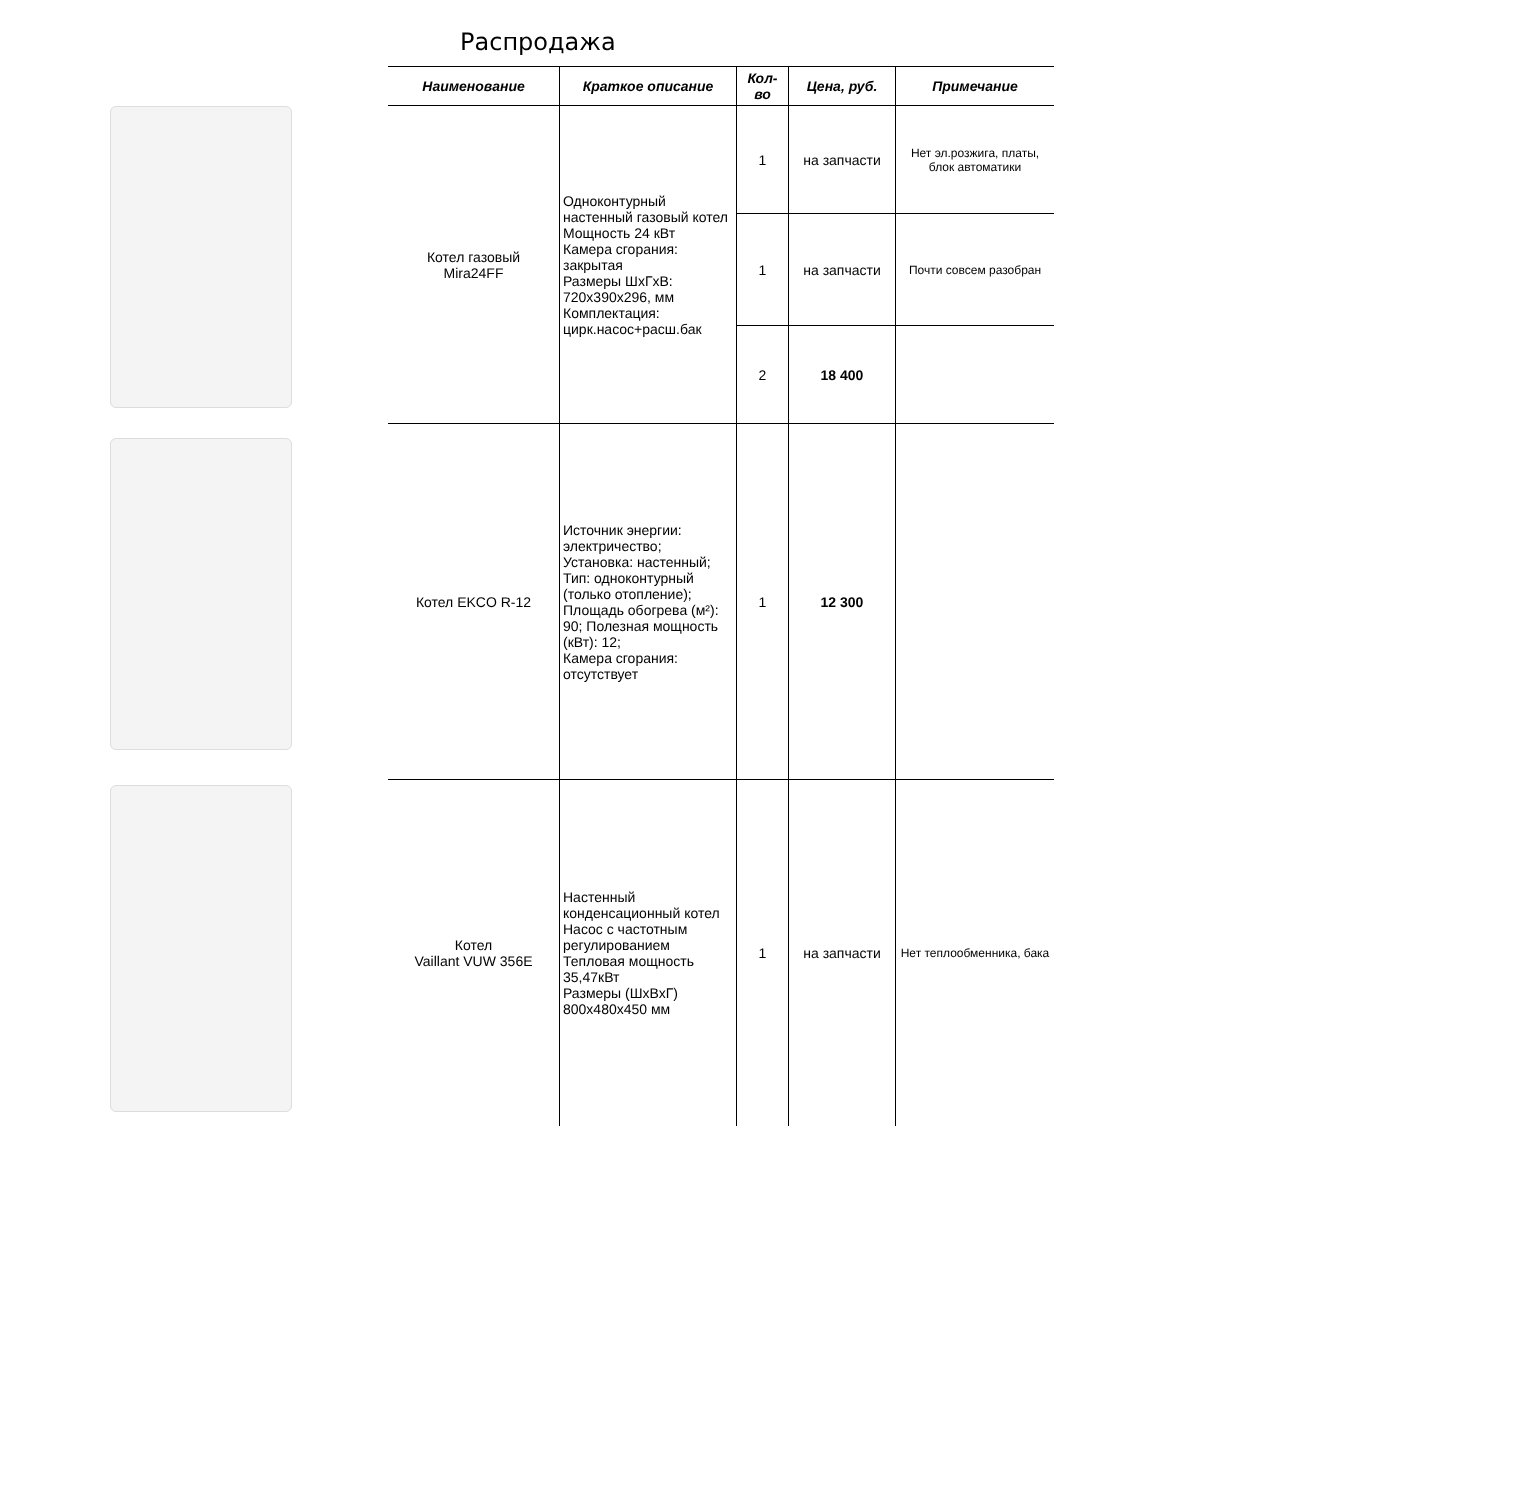Распродажа
| Наименование | Краткое описание | Кол-во | Цена, руб. | Примечание |
| --- | --- | --- | --- | --- |
| Котел газовый Mira24FF | Одноконтурный настенный газовый котел Мощность 24 кВт Камера сгорания: закрытая Размеры ШхГхВ: 720x390x296, мм Комплектация: цирк.насос+расш.бак | 1 | на запчасти | Нет эл.розжига, платы, блок автоматики |
| | | 1 | на запчасти | Почти совсем разобран |
| | | 2 | 18 400 | |
| Котел EKCO R-12 | Источник энергии: электричество; Установка: настенный; Тип: одноконтурный (только отопление); Площадь обогрева (м²): 90; Полезная мощность (кВт): 12; Камера сгорания: отсутствует | 1 | 12 300 | |
| Котел Vaillant VUW 356E | Настенный конденсационный котел Насос с частотным регулированием Тепловая мощность 35,47кВт Размеры (ШхВхГ) 800x480x450 мм | 1 | на запчасти | Нет теплообменника, бака |